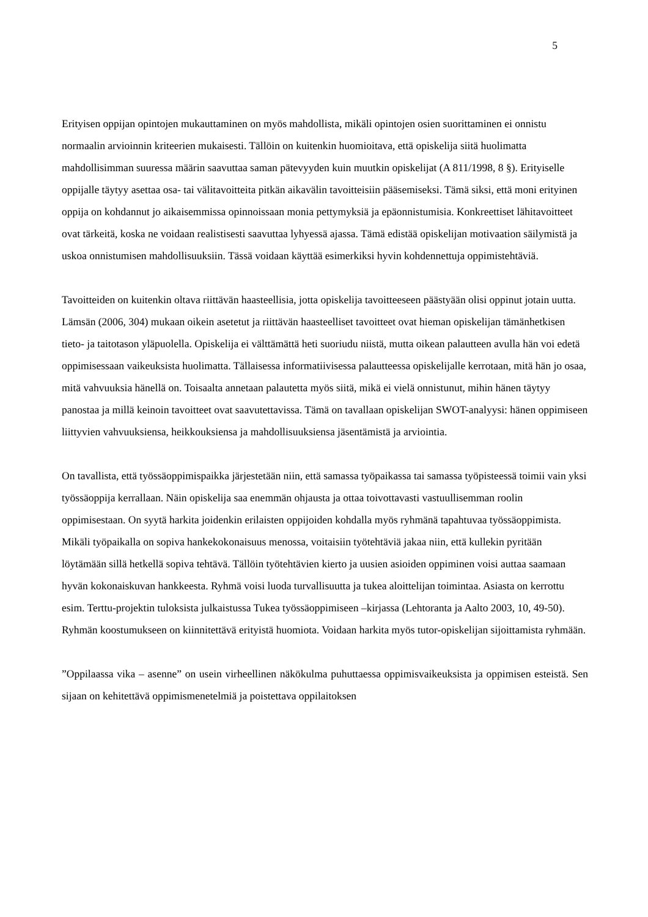5
Erityisen oppijan opintojen mukauttaminen on myös mahdollista, mikäli opintojen osien suorittaminen ei onnistu normaalin arvioinnin kriteerien mukaisesti. Tällöin on kuitenkin huomioitava, että opiskelija siitä huolimatta mahdollisimman suuressa määrin saavuttaa saman pätevyyden kuin muutkin opiskelijat (A 811/1998, 8 §). Erityiselle oppijalle täytyy asettaa osa- tai välitavoitteita pitkän aikavälin tavoitteisiin pääsemiseksi. Tämä siksi, että moni erityinen oppija on kohdannut jo aikaisemmissa opinnoissaan monia pettymyksiä ja epäonnistumisia. Konkreettiset lähitavoitteet ovat tärkeitä, koska ne voidaan realistisesti saavuttaa lyhyessä ajassa. Tämä edistää opiskelijan motivaation säilymistä ja uskoa onnistumisen mahdollisuuksiin. Tässä voidaan käyttää esimerkiksi hyvin kohdennettuja oppimistehtäviä.
Tavoitteiden on kuitenkin oltava riittävän haasteellisia, jotta opiskelija tavoitteeseen päästyään olisi oppinut jotain uutta. Lämsän (2006, 304) mukaan oikein asetetut ja riittävän haasteelliset tavoitteet ovat hieman opiskelijan tämänhetkisen tieto- ja taitotason yläpuolella. Opiskelija ei välttämättä heti suoriudu niistä, mutta oikean palautteen avulla hän voi edetä oppimisessaan vaikeuksista huolimatta. Tällaisessa informatiivisessa palautteessa opiskelijalle kerrotaan, mitä hän jo osaa, mitä vahvuuksia hänellä on. Toisaalta annetaan palautetta myös siitä, mikä ei vielä onnistunut, mihin hänen täytyy panostaa ja millä keinoin tavoitteet ovat saavutettavissa. Tämä on tavallaan opiskelijan SWOT-analyysi: hänen oppimiseen liittyvien vahvuuksiensa, heikkouksiensa ja mahdollisuuksiensa jäsentämistä ja arviointia.
On tavallista, että työssäoppimispaikka järjestetään niin, että samassa työpaikassa tai samassa työpisteessä toimii vain yksi työssäoppija kerrallaan. Näin opiskelija saa enemmän ohjausta ja ottaa toivottavasti vastuullisemman roolin oppimisestaan. On syytä harkita joidenkin erilaisten oppijoiden kohdalla myös ryhmänä tapahtuvaa työssäoppimista. Mikäli työpaikalla on sopiva hankekokonaisuus menossa, voitaisiin työtehtäviä jakaa niin, että kullekin pyritään löytämään sillä hetkellä sopiva tehtävä. Tällöin työtehtävien kierto ja uusien asioiden oppiminen voisi auttaa saamaan hyvän kokonaiskuvan hankkeesta. Ryhmä voisi luoda turvallisuutta ja tukea aloittelijan toimintaa. Asiasta on kerrottu esim. Terttu-projektin tuloksista julkaistussa Tukea työssäoppimiseen –kirjassa (Lehtoranta ja Aalto 2003, 10, 49-50). Ryhmän koostumukseen on kiinnitettävä erityistä huomiota. Voidaan harkita myös tutor-opiskelijan sijoittamista ryhmään.
”Oppilaassa vika – asenne” on usein virheellinen näkökulma puhuttaessa oppimisvaikeuksista ja oppimisen esteistä. Sen sijaan on kehitettävä oppimismenetelmiä ja poistettava oppilaitoksen